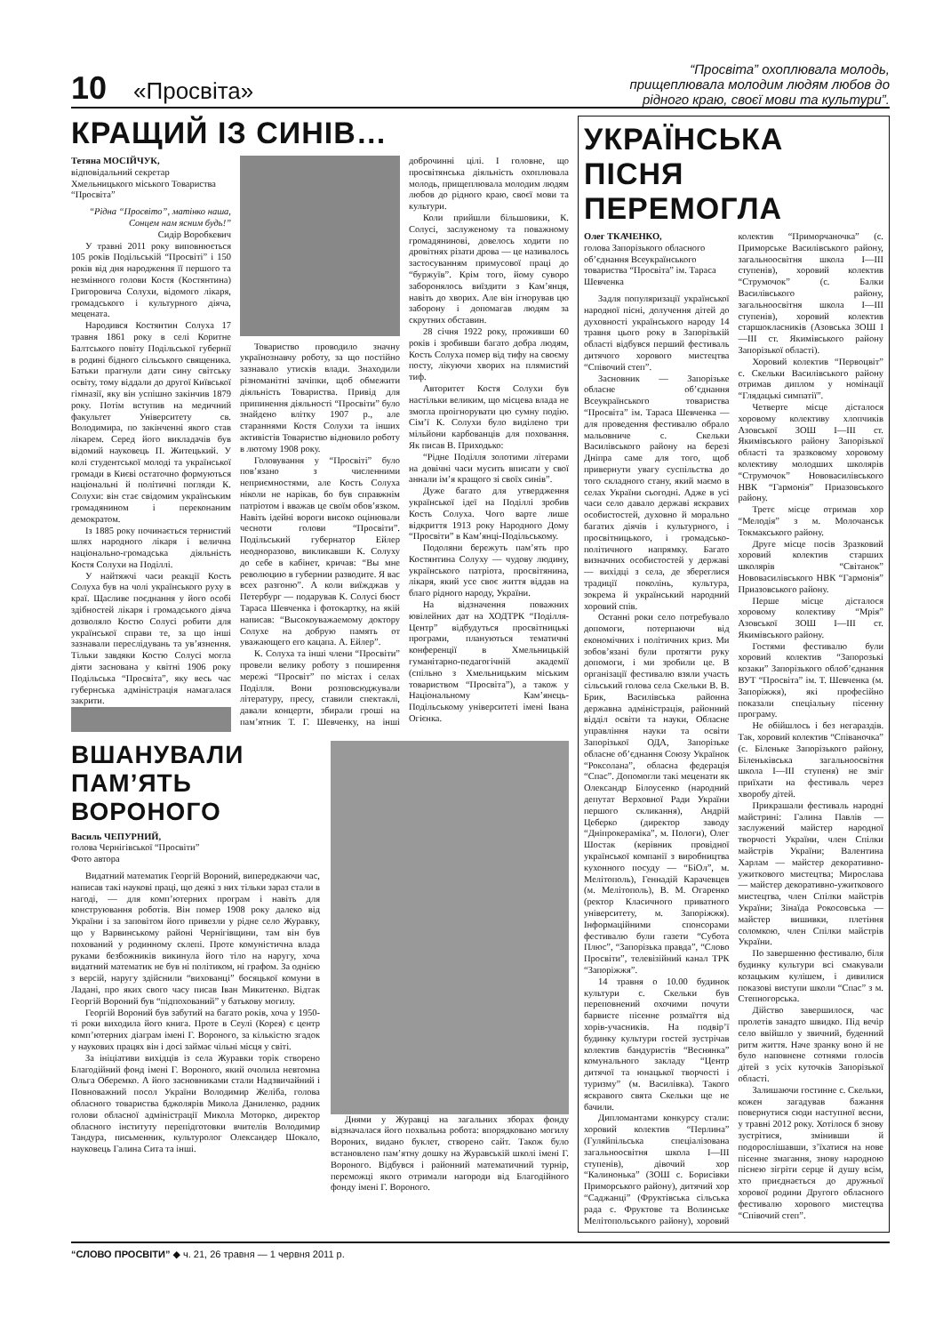10 «Просвіта»
“Просвіта” охоплювала молодь, прищеплювала молодим людям любов до рідного краю, своєї мови та культури”.
КРАЩИЙ ІЗ СИНІВ…
Тетяна МОСІЙЧУК,
відповідальний секретар Хмельницького міського Товариства “Просвіта”
“Рідна “Просвіто”, матінко наша, Сонцем нам ясним будь!”
Сидір Воробкевич
У травні 2011 року виповнюється 105 років Подільській “Просвіті” і 150 років від дня народження її першого та незмінного голови Костя (Костянтина) Григоровича Солухи, відомого лікаря, громадського і культурного діяча, мецената.
Народився Костянтин Солуха 17 травня 1861 року в селі Коритне Балтського повіту Подільської губернії в родині бідного сільського священика. Батьки прагнули дати сину світську освіту, тому віддали до другої Київської гімназії, яку він успішно закінчив 1879 року. Потім вступив на медичний факультет Університету св. Володимира, по закінченні якого став лікарем. Серед його викладачів був відомий науковець П. Житецький. У колі студентської молоді та української громади в Києві остаточно формуються національні й політичні погляди К. Солухи: він стає свідомим українським громадянином і переконаним демократом.
Із 1885 року починається тернистий шлях народного лікаря і велична національно-громадська діяльність Костя Солухи на Поділлі.
У найтяжчі часи реакції Кость Солуха був на чолі українського руху в краї. Щасливе поєднання у його особі здібностей лікаря і громадського діяча дозволяло Костю Солусі робити для української справи те, за що інші зазнавали переслідувань та ув’язнення. Тільки завдяки Костю Солусі могла діяти заснована у квітні 1906 року Подільська “Просвіта”, яку весь час губернська адміністрація намагалася закрити.
Товариство проводило значну українознавчу роботу, за що постійно зазнавало утисків влади. Знаходили різноманітні зачіпки, щоб обмежити діяльність Товариства. Привід для припинення діяльності “Просвіти” було знайдено влітку 1907 р., але стараннями Костя Солухи та інших активістів Товариство відновило роботу в лютому 1908 року.
Головування у “Просвіті” було пов’язано з численними неприємностями, але Кость Солуха ніколи не нарікав, бо був справжнім патріотом і вважав це своїм обов’язком. Навіть ідейні вороги високо оцінювали чесноти голови “Просвіти”. Подільський губернатор Ейлер неодноразово, викликавши К. Солуху до себе в кабінет, кричав: “Вы мне революцию в губернии разводите. Я вас всех разгоню”. А коли виїжджав у Петербург — подарував К. Солусі бюст Тараса Шевченка і фотокартку, на якій написав: “Высокоуважаемому доктору Солухе на добрую память от уважающего его кацапа. А. Ейлер”.
К. Солуха та інші члени “Просвіти” провели велику роботу з поширення мережі “Просвіт” по містах і селах Поділля. Вони розповсюджували літературу, пресу, ставили спектаклі, давали концерти, збирали гроші на пам’ятник Т. Г. Шевченку, на інші доброчинні цілі. І головне, що просвітянська діяльність охоплювала молодь, прищеплювала молодим людям любов до рідного краю, своєї мови та культури.
Коли прийшли більшовики, К. Солусі, заслуженому та поважному громадянинові, довелось ходити по дровітнях різати дрова — це називалось застосуванням примусової праці до “буржуїв”. Крім того, йому суворо заборонялось виїздити з Кам’янця, навіть до хворих. Але він ігнорував цю заборону і допомагав людям за скрутних обставин.
28 січня 1922 року, проживши 60 років і зробивши багато добра людям, Кость Солуха помер від тифу на своєму посту, лікуючи хворих на плямистий тиф.
Авторитет Костя Солухи був настільки великим, що місцева влада не змогла проігнорувати цю сумну подію. Сім’ї К. Солухи було виділено три мільйони карбованців для поховання. Як писав В. Приходько:
“Рідне Поділля золотими літерами на довічні часи мусить вписати у свої аннали ім’я кращого зі своїх синів”.
Дуже багато для утвердження української ідеї на Поділлі зробив Кость Солуха. Чого варте лише відкриття 1913 року Народного Дому “Просвіти” в Кам’янці-Подільському.
Подоляни бережуть пам’ять про Костянтина Солуху — чудову людину, українського патріота, просвітянина, лікаря, який усе своє життя віддав на благо рідного народу, України.
На відзначення поважних ювілейних дат на ХОДТРК “Поділля-Центр” відбудуться просвітницькі програми, плануються тематичні конференції в Хмельницькій гуманітарно-педагогічній академії (спільно з Хмельницьким міським товариством “Просвіта”), а також у Національному Кам’янець-Подільському університеті імені Івана Огієнка.
ВШАНУВАЛИ ПАМ’ЯТЬ ВОРОНОГО
Василь ЧЕПУРНИЙ,
голова Чернігівської “Просвіти”
Фото автора
Видатний математик Георгій Вороний, випереджаючи час, написав такі наукові праці, що деякі з них тільки зараз стали в нагоді, — для комп’ютерних програм і навіть для конструювання роботів. Він помер 1908 року далеко від України і за заповітом його привезли у рідне село Журавку, що у Варвинському районі Чернігівщини, там він був похований у родинному склепі. Проте комуністична влада руками безбожників викинула його тіло на наругу, хоча видатний математик не був ні політиком, ні графом. За однією з версій, наругу здійснили “вихованці” босяцької комуни в Ладані, про яких свого часу писав Іван Микитенко. Відтак Георгій Вороний був “підпохований” у батькову могилу.
Георгій Вороний був забутий на багато років, хоча у 1950-ті роки виходила його книга. Проте в Сеулі (Корея) є центр комп’ютерних діаграм імені Г. Вороного, за кількістю згадок у наукових працях він і досі займає чільні місця у світі.
За ініціативи вихідців із села Журавки торік створено Благодійний фонд імені Г. Вороного, який очолила невтомна Ольга Оберемко. А його засновниками стали Надзвичайний і Повноважний посол України Володимир Желіба, голова обласного товариства бджолярів Микола Даниленко, радник голови обласної адміністрації Микола Моторко, директор обласного інституту перепідготовки вчителів Володимир Тандура, письменник, культуролог Олександер Шокало, науковець Галина Сита та інші.
Днями у Журавці на загальних зборах фонду відзначалася його похвальна робота: впорядковано могилу Вороних, видано буклет, створено сайт. Також було встановлено пам’ятну дошку на Журавській школі імені Г. Вороного. Відбувся і районний математичний турнір, переможці якого отримали нагороди від Благодійного фонду імені Г. Вороного.
УКРАЇНСЬКА ПІСНЯ ПЕРЕМОГЛА
Олег ТКАЧЕНКО,
голова Запорізького обласного об’єднання Всеукраїнського товариства “Просвіта” ім. Тараса Шевченка
Задля популяризації української народної пісні, долучення дітей до духовності українського народу 14 травня цього року в Запорізькій області відбувся перший фестиваль дитячого хорового мистецтва “Співочий степ”.
Засновник — Запорізьке обласне об’єднання Всеукраїнського товариства “Просвіта” ім. Тараса Шевченка — для проведення фестивалю обрало мальовниче с. Скельки Василівського району на березі Дніпра саме для того, щоб привернути увагу суспільства до того складного стану, який маємо в селах України сьогодні. Адже в усі часи село давало державі яскравих особистостей, духовно й морально багатих діячів і культурного, і просвітницького, і громадсько-політичного напрямку. Багато визначних особистостей у державі — вихідці з села, де збереглися традиції поколінь, культура, зокрема й український народний хоровий спів.
Останні роки село потребувало допомоги, потерпаючи від економічних і політичних криз. Ми зобов’язані були протягти руку допомоги, і ми зробили це. В організації фестивалю взяли участь сільський голова села Скельки В. В. Брик, Василівська районна державна адміністрація, районний відділ освіти та науки, Обласне управління науки та освіти Запорізької ОДА, Запорізьке обласне об’єднання Союзу Українок “Роксолана”, обласна федерація “Спас”. Допомогли такі меценати як Олександр Білоусенко (народний депутат Верховної Ради України першого скликання), Андрій Цеберко (директор заводу “Дніпрокераміка”, м. Пологи), Олег Шостак (керівник провідної української компанії з виробництва кухонного посуду — “БіОл”, м. Мелітополь), Геннадій Карачевцев (м. Мелітополь), В. М. Огаренко (ректор Класичного приватного університету, м. Запоріжжя). Інформаційними спонсорами фестивалю були газети “Субота Плюс”, “Запорізька правда”, “Слово Просвіти”, телевізійний канал ТРК “Запоріжжя”.
14 травня о 10.00 будинок культури с. Скельки був переповнений охочими почути барвисте пісенне розмаїття від хорів-учасників. На подвір’ї будинку культури гостей зустрічав колектив бандуристів “Веснянка” комунального закладу “Центр дитячої та юнацької творчості і туризму” (м. Василівка). Такого яскравого свята Скельки ще не бачили.
Дипломантами конкурсу стали: хоровий колектив “Перлина” (Гуляйпільська спеціалізована загальноосвітня школа І—ІІІ ступенів), дівочий хор “Калинонька” (ЗОШ с. Борисівки Приморського району), дитячий хор “Саджанці” (Фруктівська сільська рада с. Фруктове та Волинське Мелітопольського району), хоровий колектив “Приморчаночка” (с. Приморське Василівського району, загальноосвітня школа І—ІІІ ступенів), хоровий колектив “Струмочок” (с. Балки Василівського району, загальноосвітня школа І—ІІІ ступенів), хоровий колектив старшокласників (Азовська ЗОШ І—ІІІ ст. Якимівського району Запорізької області).
Хоровий колектив “Первоцвіт” с. Скельки Василівського району отримав диплом у номінації “Глядацькі симпатії”.
Четверте місце дісталося хоровому колективу хлопчиків Азовської ЗОШ І—ІІІ ст. Якимівського району Запорізької області та зразковому хоровому колективу молодших школярів “Струмочок” Нововасилівського НВК “Гармонія” Приазовського району.
Третє місце отримав хор “Мелодія” з м. Молочанськ Токмакського району.
Друге місце посів Зразковий хоровий колектив старших школярів “Світанок” Нововасилівського НВК “Гармонія” Приазовського району.
Перше місце дісталося хоровому колективу “Мрія” Азовської ЗОШ І—ІІІ ст. Якимівського району.
Гостями фестивалю були хоровий колектив “Запорозькі козаки” Запорізького облоб’єднання ВУТ “Просвіта” ім. Т. Шевченка (м. Запоріжжя), які професійно показали спеціальну пісенну програму.
Не обійшлось і без негараздів. Так, хоровий колектив “Співаночка” (с. Біленьке Запорізького району, Біленьківська загальноосвітня школа І—ІІІ ступеня) не зміг приїхати на фестиваль через хворобу дітей.
Прикрашали фестиваль народні майстрині: Галина Павлів — заслужений майстер народної творчості України, член Спілки майстрів України; Валентина Харлам — майстер декоративно-ужиткового мистецтва; Мирослава — майстер декоративно-ужиткового мистецтва, член Спілки майстрів України; Зінаїда Рокосовська — майстер вишивки, плетіння соломкою, член Спілки майстрів України.
По завершенню фестивалю, біля будинку культури всі смакували козацьким кулішем, і дивилися показові виступи школи “Спас” з м. Степногорська.
Дійство завершилося, час пролетів занадто швидко. Під вечір село ввійшло у звичний, буденний ритм життя. Наче зранку воно й не було наповнене сотнями голосів дітей з усіх куточків Запорізької області.
Залишаючи гостинне с. Скельки, кожен загадував бажання повернутися сюди наступної весни, у травні 2012 року. Хотілося б знову зустрітися, змінивши й подорослішавши, з’їхатися на нове пісенне змагання, знову народною піснею зігріти серце й душу всім, хто приєднається до дружньої хорової родини Другого обласного фестивалю хорового мистецтва “Співочий степ”.
“СЛОВО ПРОСВІТИ” ◆ ч. 21, 26 травня — 1 червня 2011 р.